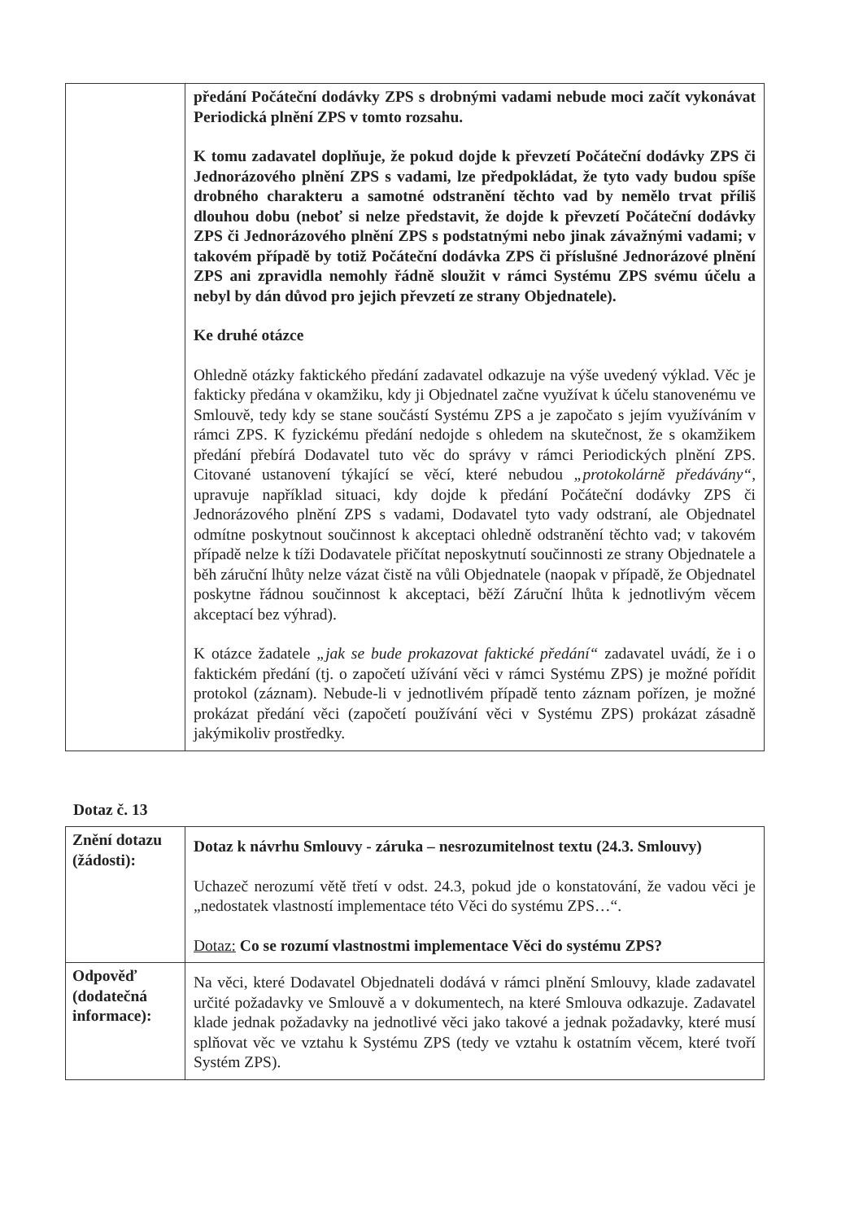| | předání Počáteční dodávky ZPS s drobnými vadami nebude moci začít vykonávat Periodická plnění ZPS v tomto rozsahu. K tomu zadavatel doplňuje, že pokud dojde k převzetí Počáteční dodávky ZPS či Jednorázového plnění ZPS s vadami, lze předpokládat, že tyto vady budou spíše drobného charakteru a samotné odstranění těchto vad by nemělo trvat příliš dlouhou dobu (neboť si nelze představit, že dojde k převzetí Počáteční dodávky ZPS či Jednorázového plnění ZPS s podstatnými nebo jinak závažnými vadami; v takovém případě by totiž Počáteční dodávka ZPS či příslušné Jednorázové plnění ZPS ani zpravidla nemohly řádně sloužit v rámci Systému ZPS svému účelu a nebyl by dán důvod pro jejich převzetí ze strany Objednatele). Ke druhé otázce Ohledně otázky faktického předání zadavatel odkazuje na výše uvedený výklad. Věc je fakticky předána v okamžiku, kdy ji Objednatel začne využívat k účelu stanovenému ve Smlouvě, tedy kdy se stane součástí Systému ZPS a je započato s jejím využíváním v rámci ZPS. K fyzickému předání nedojde s ohledem na skutečnost, že s okamžikem předání přebírá Dodavatel tuto věc do správy v rámci Periodických plnění ZPS. Citované ustanovení týkající se věcí, které nebudou „protokolárně předávány“ , upravuje například situaci, kdy dojde k předání Počáteční dodávky ZPS či Jednorázového plnění ZPS s vadami, Dodavatel tyto vady odstraní, ale Objednatel odmítne poskytnout součinnost k akceptaci ohledně odstranění těchto vad; v takovém případě nelze k tíži Dodavatele přičítat neposkytnutí součinnosti ze strany Objednatele a běh záruční lhůty nelze vázat čistě na vůli Objednatele (naopak v případě, že Objednatel poskytne řádnou součinnost k akceptaci, běží Záruční lhůta k jednotlivým věcem akceptací bez výhrad). K otázce žadatele „jak se bude prokazovat faktické předání“ zadavatel uvádí, že i o faktickém předání (tj. o započetí užívání věci v rámci Systému ZPS) je možné pořídit protokol (záznam). Nebude-li v jednotlivém případě tento záznam pořízen, je možné prokázat předání věci (započetí používání věci v Systému ZPS) prokázat zásadně jakýmikoliv prostředky. |
Dotaz č. 13
| Znění dotazu (žádosti): | Dotaz k návrhu Smlouvy - záruka – nesrozumitelnost textu (24.3. Smlouvy) Uchazeč nerozumí větě třetí v odst. 24.3, pokud jde o konstatování, že vadou věci je „nedostatek vlastností implementace této Věci do systému ZPS…“. Dotaz: Co se rozumí vlastnostmi implementace Věci do systému ZPS? |
| Odpověď (dodatečná informace): | Na věci, které Dodavatel Objednateli dodává v rámci plnění Smlouvy, klade zadavatel určité požadavky ve Smlouvě a v dokumentech, na které Smlouva odkazuje. Zadavatel klade jednak požadavky na jednotlivé věci jako takové a jednak požadavky, které musí splňovat věc ve vztahu k Systému ZPS (tedy ve vztahu k ostatním věcem, které tvoří Systém ZPS). |